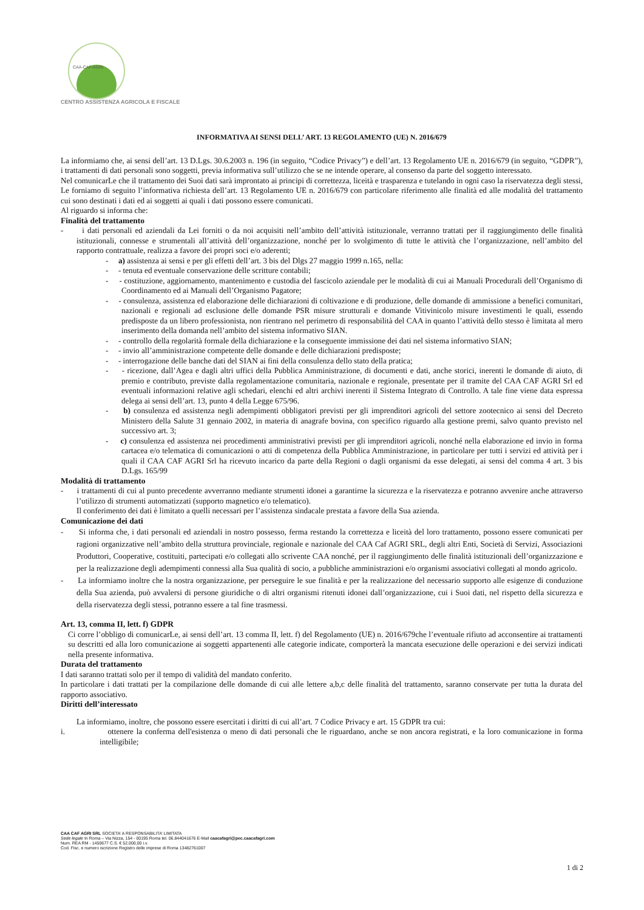CAA-CAF-AGRI
CENTRO ASSISTENZA AGRICOLA E FISCALE
INFORMATIVA AI SENSI DELL’ ART. 13 REGOLAMENTO (UE) N. 2016/679
La informiamo che, ai sensi dell’art. 13 D.Lgs. 30.6.2003 n. 196 (in seguito, “Codice Privacy”) e dell’art. 13 Regolamento UE n. 2016/679 (in seguito, “GDPR”), i trattamenti di dati personali sono soggetti, previa informativa sull’utilizzo che se ne intende operare, al consenso da parte del soggetto interessato.
Nel comunicarLe che il trattamento dei Suoi dati sarà improntato ai principi di correttezza, liceità e trasparenza e tutelando in ogni caso la riservatezza degli stessi, Le forniamo di seguito l’informativa richiesta dell’art. 13 Regolamento UE n. 2016/679 con particolare riferimento alle finalità ed alle modalità del trattamento cui sono destinati i dati ed ai soggetti ai quali i dati possono essere comunicati.
Al riguardo si informa che:
Finalità del trattamento
- i dati personali ed aziendali da Lei forniti o da noi acquisiti nell’ambito dell’attività istituzionale, verranno trattati per il raggiungimento delle finalità istituzionali, connesse e strumentali all’attività dell’organizzazione, nonché per lo svolgimento di tutte le attività che l’organizzazione, nell’ambito del rapporto contrattuale, realizza a favore dei propri soci e/o aderenti;
- a) assistenza ai sensi e per gli effetti dell’art. 3 bis del Dlgs 27 maggio 1999 n.165, nella:
- - tenuta ed eventuale conservazione delle scritture contabili;
- - costituzione, aggiornamento, mantenimento e custodia del fascicolo aziendale per le modalità di cui ai Manuali Procedurali dell’Organismo di Coordinamento ed ai Manuali dell’Organismo Pagatore;
- - consulenza, assistenza ed elaborazione delle dichiarazioni di coltivazione e di produzione, delle domande di ammissione a benefici comunitari, nazionali e regionali ad esclusione delle domande PSR misure strutturali e domande Vitivinicolo misure investimenti le quali, essendo predisposte da un libero professionista, non rientrano nel perimetro di responsabilità del CAA in quanto l’attività dello stesso è limitata al mero inserimento della domanda nell’ambito del sistema informativo SIAN.
- - controllo della regolarità formale della dichiarazione e la conseguente immissione dei dati nel sistema informativo SIAN;
- - invio all’amministrazione competente delle domande e delle dichiarazioni predisposte;
- - interrogazione delle banche dati del SIAN ai fini della consulenza dello stato della pratica;
- - ricezione, dall’Agea e dagli altri uffici della Pubblica Amministrazione, di documenti e dati, anche storici, inerenti le domande di aiuto, di premio e contributo, previste dalla regolamentazione comunitaria, nazionale e regionale, presentate per il tramite del CAA CAF AGRI Srl ed eventuali informazioni relative agli schedari, elenchi ed altri archivi inerenti il Sistema Integrato di Controllo. A tale fine viene data espressa delega ai sensi dell’art. 13, punto 4 della Legge 675/96.
- b) consulenza ed assistenza negli adempimenti obbligatori previsti per gli imprenditori agricoli del settore zootecnico ai sensi del Decreto Ministero della Salute 31 gennaio 2002, in materia di anagrafe bovina, con specifico riguardo alla gestione premi, salvo quanto previsto nel successivo art. 3;
- c) consulenza ed assistenza nei procedimenti amministrativi previsti per gli imprenditori agricoli, nonché nella elaborazione ed invio in forma cartacea e/o telematica di comunicazioni o atti di competenza della Pubblica Amministrazione, in particolare per tutti i servizi ed attività per i quali il CAA CAF AGRI Srl ha ricevuto incarico da parte della Regioni o dagli organismi da esse delegati, ai sensi del comma 4 art. 3 bis D.Lgs. 165/99
Modalità di trattamento
- i trattamenti di cui al punto precedente avverranno mediante strumenti idonei a garantirne la sicurezza e la riservatezza e potranno avvenire anche attraverso l’utilizzo di strumenti automatizzati (supporto magnetico e/o telematico).
Il conferimento dei dati è limitato a quelli necessari per l’assistenza sindacale prestata a favore della Sua azienda.
Comunicazione dei dati
- Si informa che, i dati personali ed aziendali in nostro possesso, ferma restando la correttezza e liceità del loro trattamento, possono essere comunicati per ragioni organizzative nell’ambito della struttura provinciale, regionale e nazionale del CAA Caf AGRI SRL, degli altri Enti, Società di Servizi, Associazioni Produttori, Cooperative, costituiti, partecipati e/o collegati allo scrivente CAA nonché, per il raggiungimento delle finalità istituzionali dell’organizzazione e per la realizzazione degli adempimenti connessi alla Sua qualità di socio, a pubbliche amministrazioni e/o organismi associativi collegati al mondo agricolo.
- La informiamo inoltre che la nostra organizzazione, per perseguire le sue finalità e per la realizzazione del necessario supporto alle esigenze di conduzione della Sua azienda, può avvalersi di persone giuridiche o di altri organismi ritenuti idonei dall’organizzazione, cui i Suoi dati, nel rispetto della sicurezza e della riservatezza degli stessi, potranno essere a tal fine trasmessi.
Art. 13, comma II, lett. f) GDPR
Ci corre l’obbligo di comunicarLe, ai sensi dell’art. 13 comma II, lett. f) del Regolamento (UE) n. 2016/679che l’eventuale rifiuto ad acconsentire ai trattamenti su descritti ed alla loro comunicazione ai soggetti appartenenti alle categorie indicate, comporterà la mancata esecuzione delle operazioni e dei servizi indicati nella presente informativa.
Durata del trattamento
I dati saranno trattati solo per il tempo di validità del mandato conferito.
In particolare i dati trattati per la compilazione delle domande di cui alle lettere a,b,c delle finalità del trattamento, saranno conservate per tutta la durata del rapporto associativo.
Diritti dell’interessato
La informiamo, inoltre, che possono essere esercitati i diritti di cui all’art. 7 Codice Privacy e art. 15 GDPR tra cui:
i. ottenere la conferma dell'esistenza o meno di dati personali che le riguardano, anche se non ancora registrati, e la loro comunicazione in forma intelligibile;
CAA CAF AGRI SRL SOCIETA’ A RESPONSABILITA’ LIMITATA
Sede legale In Roma – Via Nizza, 154 - 00195 Roma tel. 06.844041676 E-Mail caacafagri@pec.caacafagri.com
Num. REA RM - 1450677 C.S. € 52.000,00 i.v.
Cod. Fisc. e numero iscrizione Registro delle imprese di Roma 13482761007
1 di 2